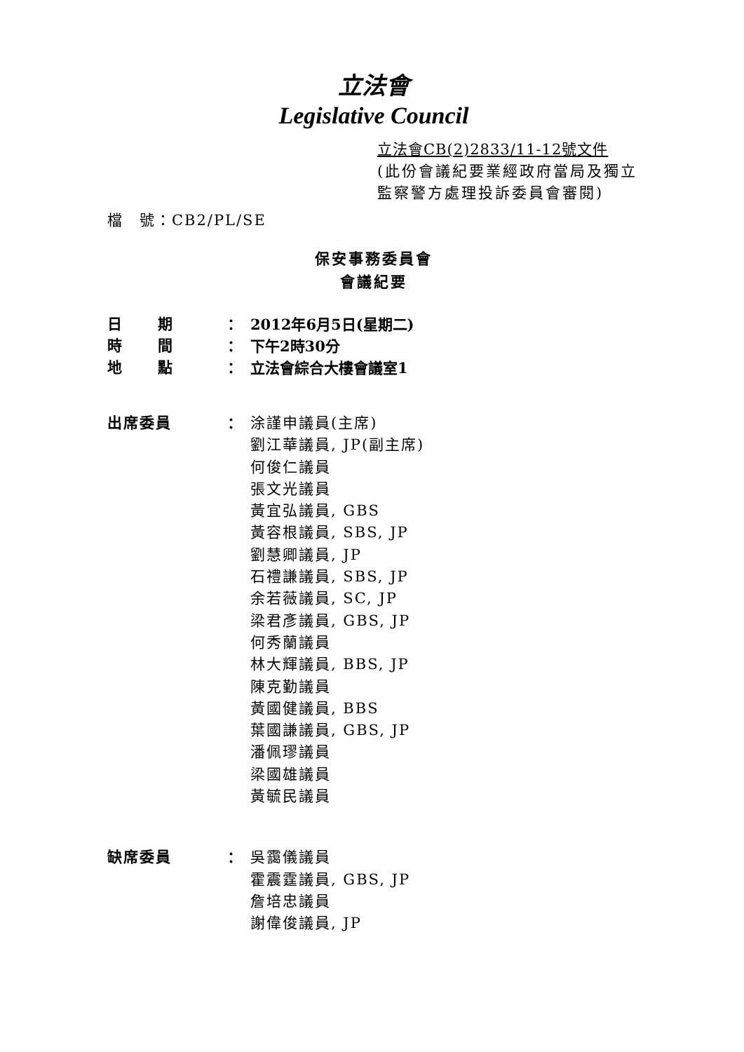立法會
Legislative Council
立法會CB(2)2833/11-12號文件
(此份會議紀要業經政府當局及獨立監察警方處理投訴委員會審閱)
檔　號：CB2/PL/SE
保安事務委員會
會議紀要
| 日 期 | ： | 2012年6月5日(星期二) |
| 時 間 | ： | 下午2時30分 |
| 地 點 | ： | 立法會綜合大樓會議室1 |
| 出席委員 | ： | 涂謹申議員(主席) 劉江華議員, JP(副主席) 何俊仁議員 張文光議員 黃宜弘議員, GBS 黃容根議員, SBS, JP 劉慧卿議員, JP 石禮謙議員, SBS, JP 余若薇議員, SC, JP 梁君彥議員, GBS, JP 何秀蘭議員 林大輝議員, BBS, JP 陳克勤議員 黃國健議員, BBS 葉國謙議員, GBS, JP 潘佩璆議員 梁國雄議員 黃毓民議員 |
| 缺席委員 | ： | 吳靄儀議員 霍震霆議員, GBS, JP 詹培忠議員 謝偉俊議員, JP |